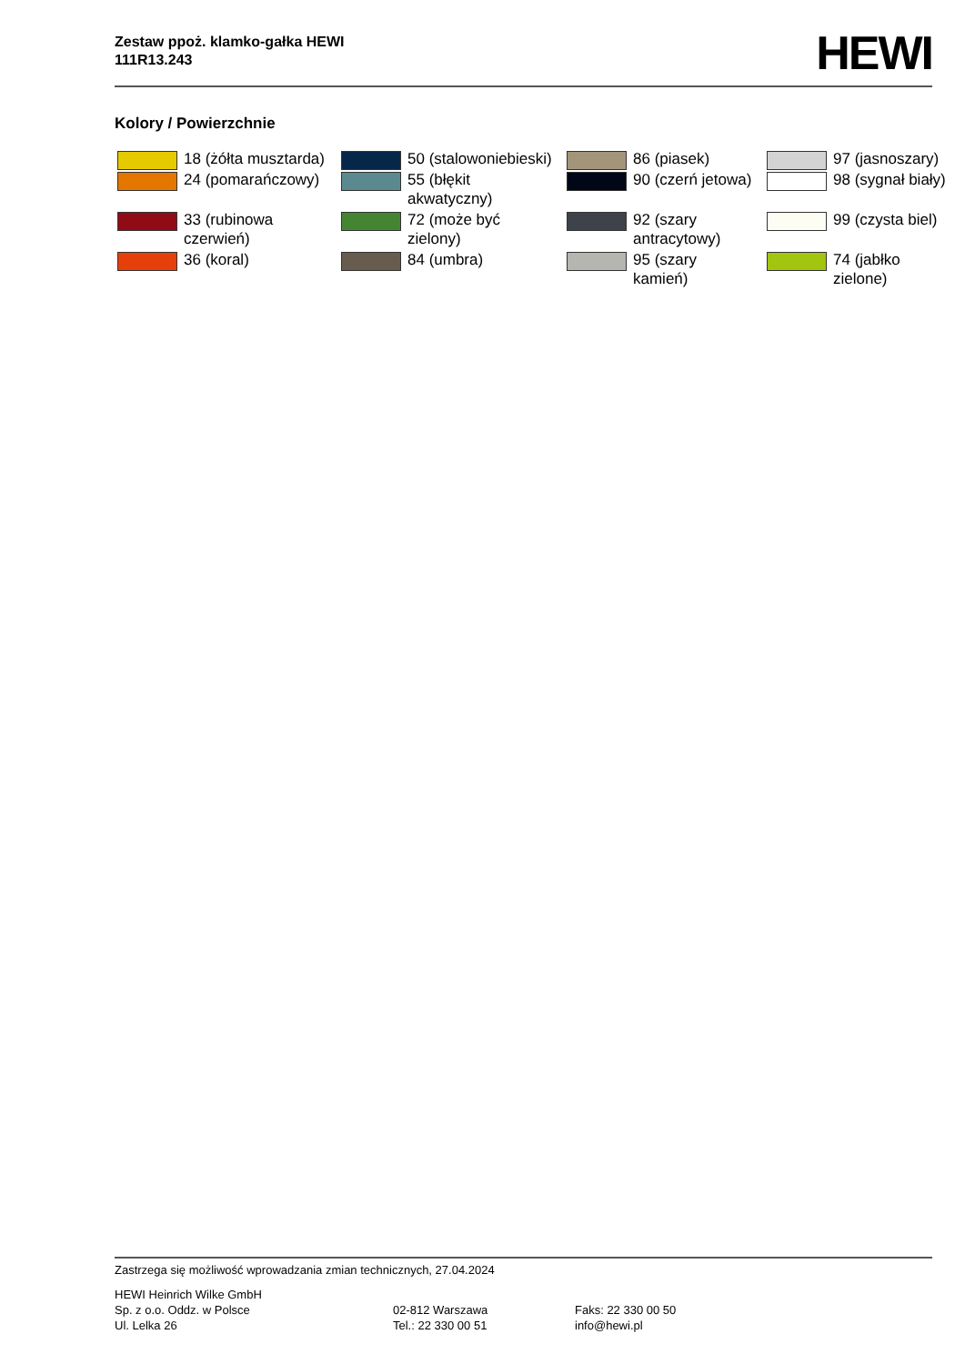Zestaw ppoż. klamko-gałka HEWI
111R13.243
HEWI
Kolory / Powierzchnie
| | 18 (żółta musztarda) | | 50 (stalowoniebieski) | | 86 (piasek) | | 97 (jasnoszary) |
| | 24 (pomarańczowy) | | 55 (błękit akwatyczny) | | 90 (czerń jetowa) | | 98 (sygnał biały) |
| | 33 (rubinowa czerwień) | | 72 (może być zielony) | | 92 (szary antracytowy) | | 99 (czysta biel) |
| | 36 (koral) | | 84 (umbra) | | 95 (szary kamień) | | 74 (jabłko zielone) |
Zastrzega się możliwość wprowadzania zmian technicznych, 27.04.2024
HEWI Heinrich Wilke GmbH
Sp. z o.o. Oddz. w Polsce
Ul. Lelka 26
02-812 Warszawa
Tel.: 22 330 00 51
Faks: 22 330 00 50
info@hewi.pl